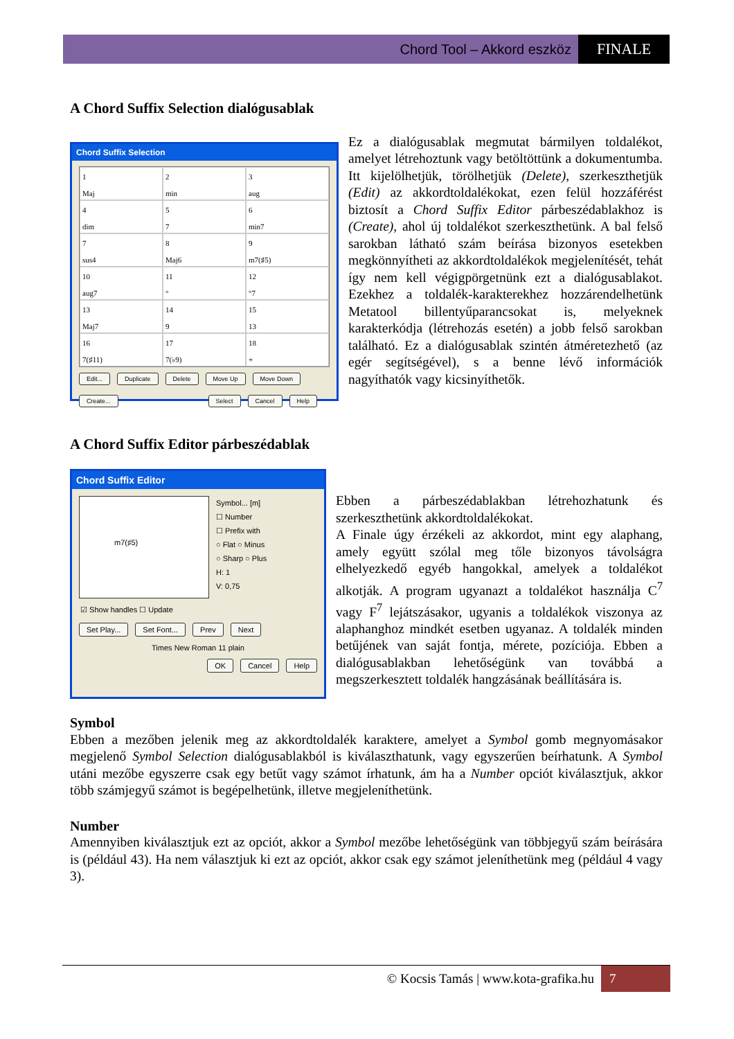Chord Tool – Akkord eszköz FINALE
A Chord Suffix Selection dialógusablak
Chord Suffix Selection
1
Maj
2
min
3
aug
4
dim
5
7
6
min7
7
sus4
8
Maj6
9
m7(♯5)
10
aug7
11
°
12
°7
13
Maj7
14
9
15
13
16
7(♯11)
17
7(♭9)
18
+
Edit... Duplicate Delete Move Up Move Down
Create... Select Cancel Help
Ez a dialógusablak megmutat bármilyen toldalékot, amelyet létrehoztunk vagy betöltöttünk a dokumentumba. Itt kijelölhetjük, törölhetjük (Delete), szerkeszthetjük (Edit) az akkordtoldalékokat, ezen felül hozzáférést biztosít a Chord Suffix Editor párbeszédablakhoz is (Create), ahol új toldalékot szerkeszthetünk. A bal felső sarokban látható szám beírása bizonyos esetekben megkönnyítheti az akkordtoldalékok megjelenítését, tehát így nem kell végigpörgetnünk ezt a dialógusablakot. Ezekhez a toldalék-karakterekhez hozzárendelhetünk Metatool billentyűparancsokat is, melyeknek karakterkódja (létrehozás esetén) a jobb felső sarokban található. Ez a dialógusablak szintén átméretezhető (az egér segítségével), s a benne lévő információk nagyíthatók vagy kicsinyíthetők.
A Chord Suffix Editor párbeszédablak
Chord Suffix Editor
m7(♯5)
Symbol... [m]
☐ Number
☐ Prefix with
○ Flat ○ Minus
○ Sharp ○ Plus
H: 1
V: 0,75
☑ Show handles ☐ Update
Set Play... Set Font... Prev Next
Times New Roman 11 plain
OK Cancel Help
Ebben a párbeszédablakban létrehozhatunk és szerkeszthetünk akkordtoldalékokat.
A Finale úgy érzékeli az akkordot, mint egy alaphang, amely együtt szólal meg tőle bizonyos távolságra elhelyezkedő egyéb hangokkal, amelyek a toldalékot alkotják. A program ugyanazt a toldalékot használja C<sup>7</sup> vagy F<sup>7</sup> lejátszásakor, ugyanis a toldalékok viszonya az alaphanghoz mindkét esetben ugyanaz. A toldalék minden betűjének van saját fontja, mérete, pozíciója. Ebben a dialógusablakban lehetőségünk van továbbá a megszerkesztett toldalék hangzásának beállítására is.
Symbol
Ebben a mezőben jelenik meg az akkordtoldalék karaktere, amelyet a Symbol gomb megnyomásakor megjelenő Symbol Selection dialógusablakból is kiválaszthatunk, vagy egyszerűen beírhatunk. A Symbol utáni mezőbe egyszerre csak egy betűt vagy számot írhatunk, ám ha a Number opciót kiválasztjuk, akkor több számjegyű számot is begépelhetünk, illetve megjeleníthetünk.
Number
Amennyiben kiválasztjuk ezt az opciót, akkor a Symbol mezőbe lehetőségünk van többjegyű szám beírására is (például 43). Ha nem választjuk ki ezt az opciót, akkor csak egy számot jeleníthetünk meg (például 4 vagy 3).
© Kocsis Tamás | www.kota-grafika.hu 7